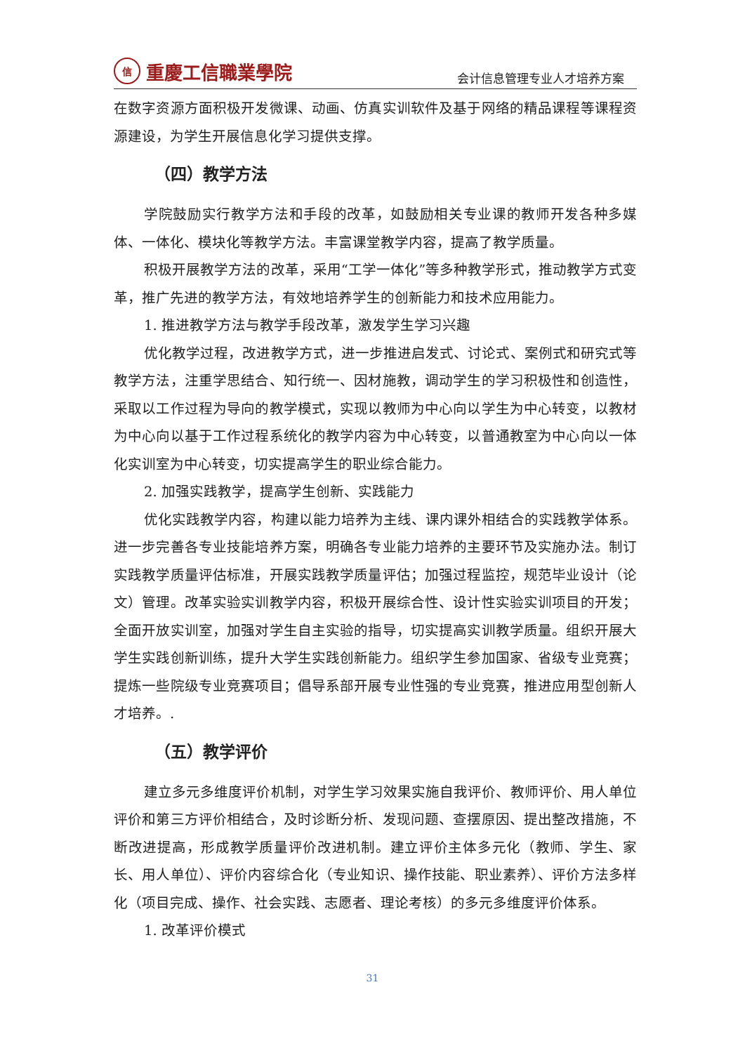信
重慶工信職業學院
会计信息管理专业人才培养方案
在数字资源方面积极开发微课、动画、仿真实训软件及基于网络的精品课程等课程资源建设，为学生开展信息化学习提供支撑。
（四）教学方法
学院鼓励实行教学方法和手段的改革，如鼓励相关专业课的教师开发各种多媒体、一体化、模块化等教学方法。丰富课堂教学内容，提高了教学质量。
积极开展教学方法的改革，采用“工学一体化”等多种教学形式，推动教学方式变革，推广先进的教学方法，有效地培养学生的创新能力和技术应用能力。
1. 推进教学方法与教学手段改革，激发学生学习兴趣
优化教学过程，改进教学方式，进一步推进启发式、讨论式、案例式和研究式等教学方法，注重学思结合、知行统一、因材施教，调动学生的学习积极性和创造性，采取以工作过程为导向的教学模式，实现以教师为中心向以学生为中心转变，以教材为中心向以基于工作过程系统化的教学内容为中心转变，以普通教室为中心向以一体化实训室为中心转变，切实提高学生的职业综合能力。
2. 加强实践教学，提高学生创新、实践能力
优化实践教学内容，构建以能力培养为主线、课内课外相结合的实践教学体系。进一步完善各专业技能培养方案，明确各专业能力培养的主要环节及实施办法。制订实践教学质量评估标准，开展实践教学质量评估；加强过程监控，规范毕业设计（论文）管理。改革实验实训教学内容，积极开展综合性、设计性实验实训项目的开发；全面开放实训室，加强对学生自主实验的指导，切实提高实训教学质量。组织开展大学生实践创新训练，提升大学生实践创新能力。组织学生参加国家、省级专业竞赛；提炼一些院级专业竞赛项目；倡导系部开展专业性强的专业竞赛，推进应用型创新人才培养。.
（五）教学评价
建立多元多维度评价机制，对学生学习效果实施自我评价、教师评价、用人单位评价和第三方评价相结合，及时诊断分析、发现问题、查摆原因、提出整改措施，不断改进提高，形成教学质量评价改进机制。建立评价主体多元化（教师、学生、家长、用人单位）、评价内容综合化（专业知识、操作技能、职业素养）、评价方法多样化（项目完成、操作、社会实践、志愿者、理论考核）的多元多维度评价体系。
1. 改革评价模式
31